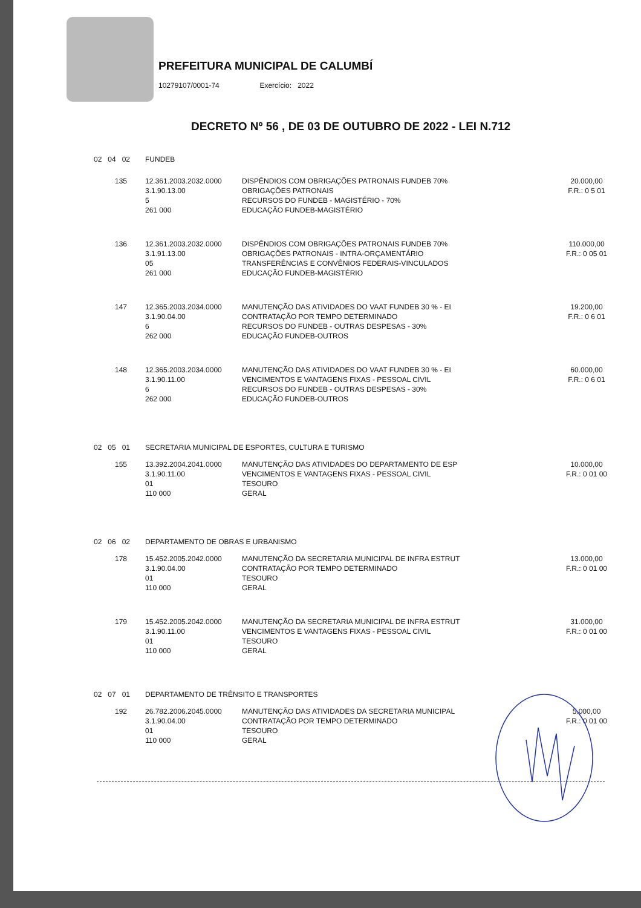PREFEITURA MUNICIPAL DE CALUMBÍ
10279107/0001-74 Exercício: 2022
DECRETO Nº 56 , DE 03 DE OUTUBRO DE 2022 - LEI N.712
| 02 04 02 | | FUNDEB | | |
| | 135 | 12.361.2003.2032.0000 3.1.90.13.00 5 261 000 | DISPÊNDIOS COM OBRIGAÇÕES PATRONAIS FUNDEB 70% OBRIGAÇÕES PATRONAIS RECURSOS DO FUNDEB - MAGISTÉRIO - 70% EDUCAÇÃO FUNDEB-MAGISTÉRIO | 20.000,00 F.R.: 0 5 01 |
| | 136 | 12.361.2003.2032.0000 3.1.91.13.00 05 261 000 | DISPÊNDIOS COM OBRIGAÇÕES PATRONAIS FUNDEB 70% OBRIGAÇÕES PATRONAIS - INTRA-ORÇAMENTÁRIO TRANSFERÊNCIAS E CONVÊNIOS FEDERAIS-VINCULADOS EDUCAÇÃO FUNDEB-MAGISTÉRIO | 110.000,00 F.R.: 0 05 01 |
| | 147 | 12.365.2003.2034.0000 3.1.90.04.00 6 262 000 | MANUTENÇÃO DAS ATIVIDADES DO VAAT FUNDEB 30 % - EI CONTRATAÇÃO POR TEMPO DETERMINADO RECURSOS DO FUNDEB - OUTRAS DESPESAS - 30% EDUCAÇÃO FUNDEB-OUTROS | 19.200,00 F.R.: 0 6 01 |
| | 148 | 12.365.2003.2034.0000 3.1.90.11.00 6 262 000 | MANUTENÇÃO DAS ATIVIDADES DO VAAT FUNDEB 30 % - EI VENCIMENTOS E VANTAGENS FIXAS - PESSOAL CIVIL RECURSOS DO FUNDEB - OUTRAS DESPESAS - 30% EDUCAÇÃO FUNDEB-OUTROS | 60.000,00 F.R.: 0 6 01 |
| 02 05 01 | | SECRETARIA MUNICIPAL DE ESPORTES, CULTURA E TURISMO | | |
| | 155 | 13.392.2004.2041.0000 3.1.90.11.00 01 110 000 | MANUTENÇÃO DAS ATIVIDADES DO DEPARTAMENTO DE ESP VENCIMENTOS E VANTAGENS FIXAS - PESSOAL CIVIL TESOURO GERAL | 10.000,00 F.R.: 0 01 00 |
| 02 06 02 | | DEPARTAMENTO DE OBRAS E URBANISMO | | |
| | 178 | 15.452.2005.2042.0000 3.1.90.04.00 01 110 000 | MANUTENÇÃO DA SECRETARIA MUNICIPAL DE INFRA ESTRUT CONTRATAÇÃO POR TEMPO DETERMINADO TESOURO GERAL | 13.000,00 F.R.: 0 01 00 |
| | 179 | 15.452.2005.2042.0000 3.1.90.11.00 01 110 000 | MANUTENÇÃO DA SECRETARIA MUNICIPAL DE INFRA ESTRUT VENCIMENTOS E VANTAGENS FIXAS - PESSOAL CIVIL TESOURO GERAL | 31.000,00 F.R.: 0 01 00 |
| 02 07 01 | | DEPARTAMENTO DE TRÊNSITO E TRANSPORTES | | |
| | 192 | 26.782.2006.2045.0000 3.1.90.04.00 01 110 000 | MANUTENÇÃO DAS ATIVIDADES DA SECRETARIA MUNICIPAL CONTRATAÇÃO POR TEMPO DETERMINADO TESOURO GERAL | 5.000,00 F.R.: 0 01 00 |